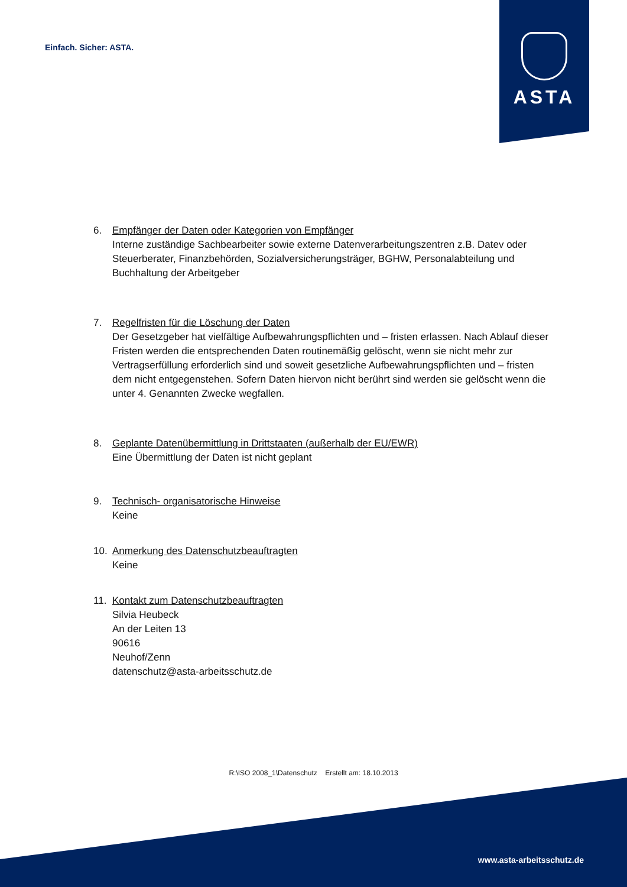Einfach. Sicher: ASTA.
ASTA
6. Empfänger der Daten oder Kategorien von Empfänger
Interne zuständige Sachbearbeiter sowie externe Datenverarbeitungszentren z.B. Datev oder Steuerberater, Finanzbehörden, Sozialversicherungsträger, BGHW, Personalabteilung und Buchhaltung der Arbeitgeber
7. Regelfristen für die Löschung der Daten
Der Gesetzgeber hat vielfältige Aufbewahrungspflichten und – fristen erlassen. Nach Ablauf dieser Fristen werden die entsprechenden Daten routinemäßig gelöscht, wenn sie nicht mehr zur Vertragserfüllung erforderlich sind und soweit gesetzliche Aufbewahrungspflichten und – fristen dem nicht entgegenstehen. Sofern Daten hiervon nicht berührt sind werden sie gelöscht wenn die unter 4. Genannten Zwecke wegfallen.
8. Geplante Datenübermittlung in Drittstaaten (außerhalb der EU/EWR)
Eine Übermittlung der Daten ist nicht geplant
9. Technisch- organisatorische Hinweise
Keine
10. Anmerkung des Datenschutzbeauftragten
Keine
11. Kontakt zum Datenschutzbeauftragten
Silvia Heubeck
An der Leiten 13
90616
Neuhof/Zenn
datenschutz@asta-arbeitsschutz.de
R:\ISO 2008_1\Datenschutz Erstellt am: 18.10.2013
www.asta-arbeitsschutz.de